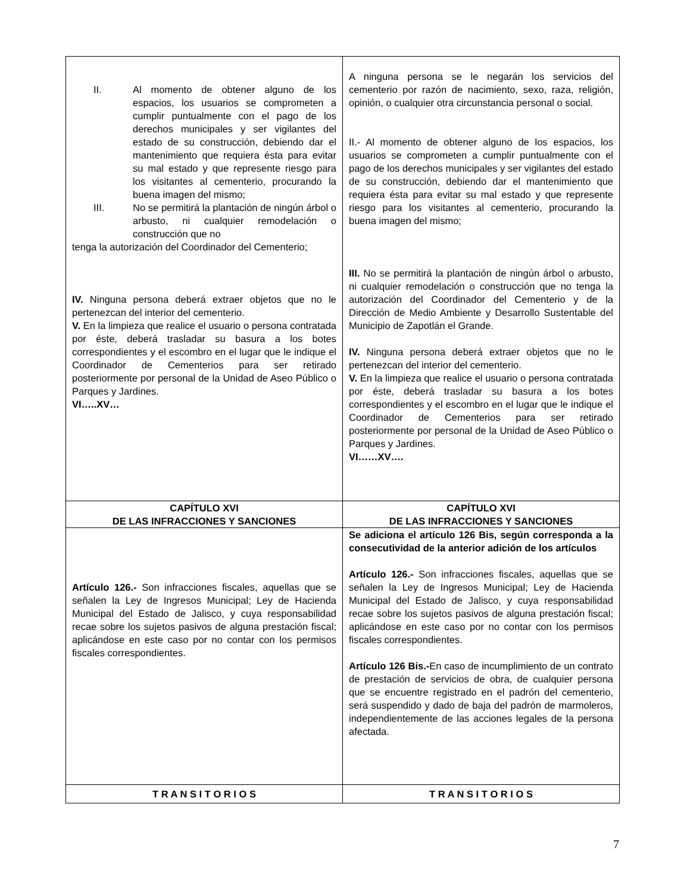| II. Al momento de obtener alguno de los espacios, los usuarios se comprometen a cumplir puntualmente con el pago de los derechos municipales y ser vigilantes del estado de su construcción, debiendo dar el mantenimiento que requiera ésta para evitar su mal estado y que represente riesgo para los visitantes al cementerio, procurando la buena imagen del mismo; III. No se permitirá la plantación de ningún árbol o arbusto, ni cualquier remodelación o construcción que no tenga la autorización del Coordinador del Cementerio; IV. Ninguna persona deberá extraer objetos que no le pertenezcan del interior del cementerio. V. En la limpieza que realice el usuario o persona contratada por éste, deberá trasladar su basura a los botes correspondientes y el escombro en el lugar que le indique el Coordinador de Cementerios para ser retirado posteriormente por personal de la Unidad de Aseo Público o Parques y Jardines. VI…..XV… | A ninguna persona se le negarán los servicios del cementerio por razón de nacimiento, sexo, raza, religión, opinión, o cualquier otra circunstancia personal o social. II.- Al momento de obtener alguno de los espacios, los usuarios se comprometen a cumplir puntualmente con el pago de los derechos municipales y ser vigilantes del estado de su construcción, debiendo dar el mantenimiento que requiera ésta para evitar su mal estado y que represente riesgo para los visitantes al cementerio, procurando la buena imagen del mismo; III. No se permitirá la plantación de ningún árbol o arbusto, ni cualquier remodelación o construcción que no tenga la autorización del Coordinador del Cementerio y de la Dirección de Medio Ambiente y Desarrollo Sustentable del Municipio de Zapotlán el Grande. IV. Ninguna persona deberá extraer objetos que no le pertenezcan del interior del cementerio. V. En la limpieza que realice el usuario o persona contratada por éste, deberá trasladar su basura a los botes correspondientes y el escombro en el lugar que le indique el Coordinador de Cementerios para ser retirado posteriormente por personal de la Unidad de Aseo Público o Parques y Jardines. VI……XV…. |
| CAPÍTULO XVI DE LAS INFRACCIONES Y SANCIONES | CAPÍTULO XVI DE LAS INFRACCIONES Y SANCIONES |
| Artículo 126.- Son infracciones fiscales, aquellas que se señalen la Ley de Ingresos Municipal; Ley de Hacienda Municipal del Estado de Jalisco, y cuya responsabilidad recae sobre los sujetos pasivos de alguna prestación fiscal; aplicándose en este caso por no contar con los permisos fiscales correspondientes. | Se adiciona el artículo 126 Bis, según corresponda a la consecutividad de la anterior adición de los artículos Artículo 126.- Son infracciones fiscales, aquellas que se señalen la Ley de Ingresos Municipal; Ley de Hacienda Municipal del Estado de Jalisco, y cuya responsabilidad recae sobre los sujetos pasivos de alguna prestación fiscal; aplicándose en este caso por no contar con los permisos fiscales correspondientes. Artículo 126 Bis.- En caso de incumplimiento de un contrato de prestación de servicios de obra, de cualquier persona que se encuentre registrado en el padrón del cementerio, será suspendido y dado de baja del padrón de marmoleros, independientemente de las acciones legales de la persona afectada. |
| T R A N S I T O R I O S | T R A N S I T O R I O S |
7